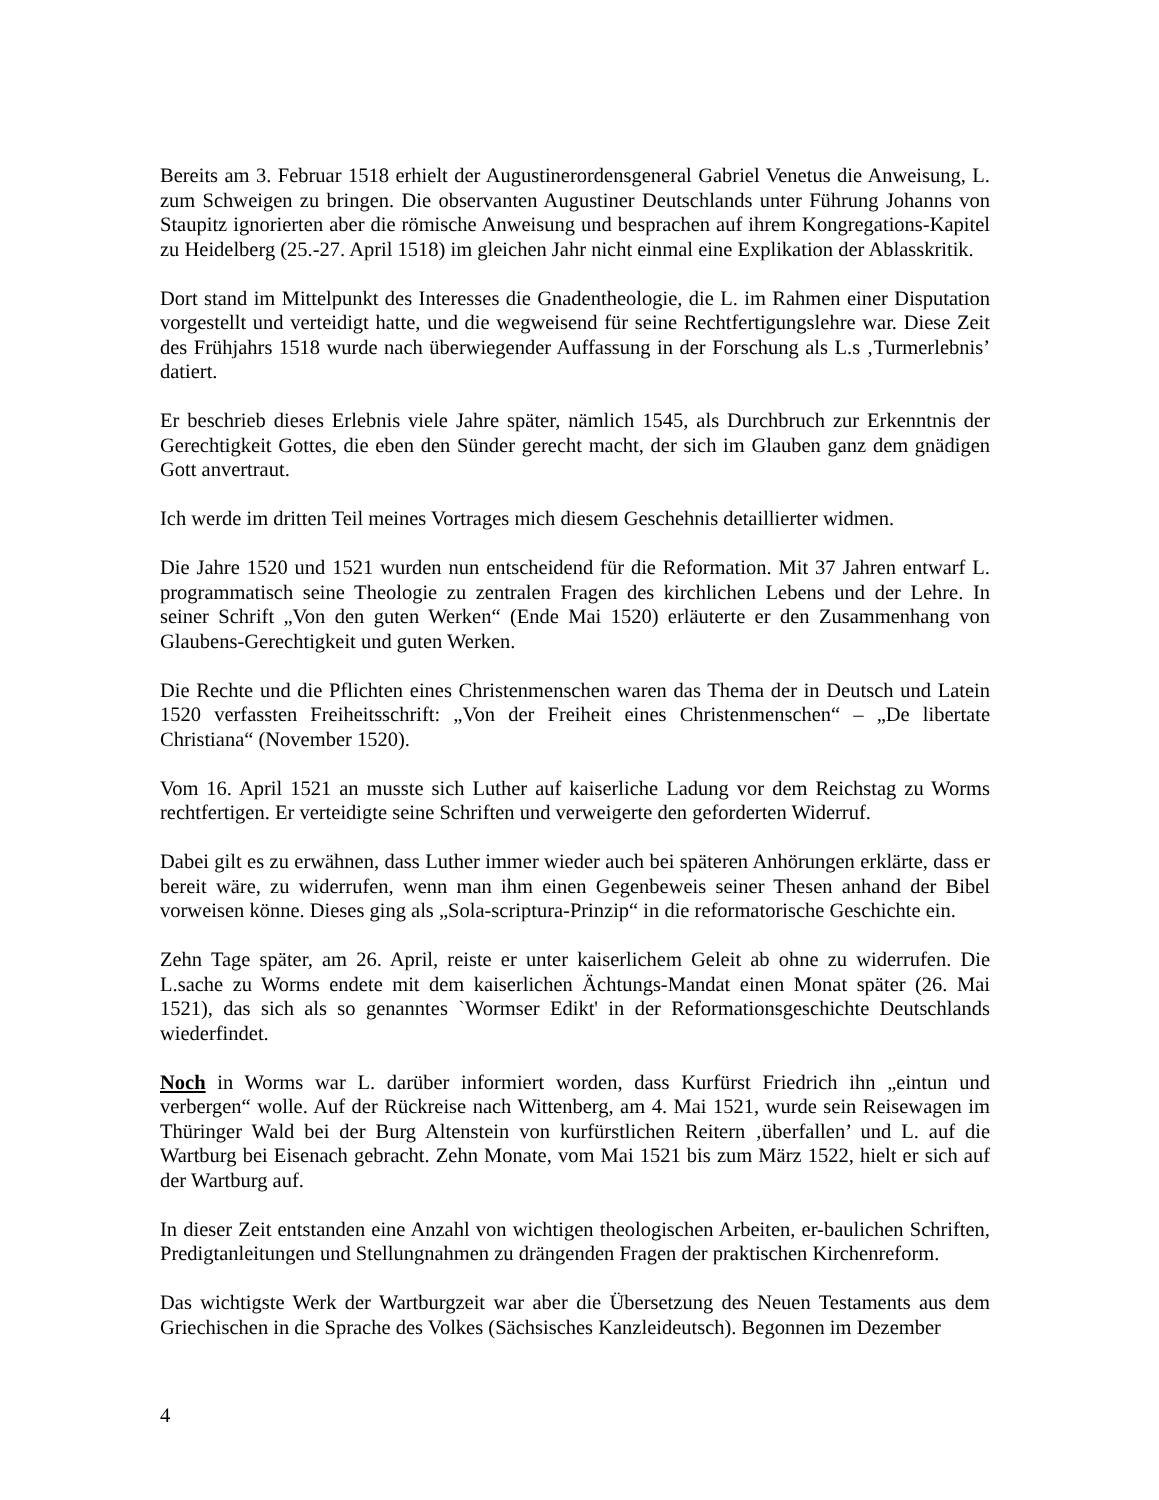Bereits am 3. Februar 1518 erhielt der Augustinerordensgeneral Gabriel Venetus die Anweisung, L. zum Schweigen zu bringen. Die observanten Augustiner Deutschlands unter Führung Johanns von Staupitz ignorierten aber die römische Anweisung und besprachen auf ihrem Kongregations-Kapitel zu Heidelberg (25.-27. April 1518) im gleichen Jahr nicht einmal eine Explikation der Ablasskritik.
Dort stand im Mittelpunkt des Interesses die Gnadentheologie, die L. im Rahmen einer Disputation vorgestellt und verteidigt hatte, und die wegweisend für seine Rechtfertigungslehre war. Diese Zeit des Frühjahrs 1518 wurde nach überwiegender Auffassung in der Forschung als L.s ‚Turmerlebnis’ datiert.
Er beschrieb dieses Erlebnis viele Jahre später, nämlich 1545, als Durchbruch zur Erkenntnis der Gerechtigkeit Gottes, die eben den Sünder gerecht macht, der sich im Glauben ganz dem gnädigen Gott anvertraut.
Ich werde im dritten Teil meines Vortrages mich diesem Geschehnis detaillierter widmen.
Die Jahre 1520 und 1521 wurden nun entscheidend für die Reformation. Mit 37 Jahren entwarf L. programmatisch seine Theologie zu zentralen Fragen des kirchlichen Lebens und der Lehre. In seiner Schrift „Von den guten Werken“ (Ende Mai 1520) erläuterte er den Zusammenhang von Glaubens-Gerechtigkeit und guten Werken.
Die Rechte und die Pflichten eines Christenmenschen waren das Thema der in Deutsch und Latein 1520 verfassten Freiheitsschrift: „Von der Freiheit eines Christenmenschen“ – „De libertate Christiana“ (November 1520).
Vom 16. April 1521 an musste sich Luther auf kaiserliche Ladung vor dem Reichstag zu Worms rechtfertigen. Er verteidigte seine Schriften und verweigerte den geforderten Widerruf.
Dabei gilt es zu erwähnen, dass Luther immer wieder auch bei späteren Anhörungen erklärte, dass er bereit wäre, zu widerrufen, wenn man ihm einen Gegenbeweis seiner Thesen anhand der Bibel vorweisen könne. Dieses ging als „Sola-scriptura-Prinzip“ in die reformatorische Geschichte ein.
Zehn Tage später, am 26. April, reiste er unter kaiserlichem Geleit ab ohne zu widerrufen. Die L.sache zu Worms endete mit dem kaiserlichen Ächtungs-Mandat einen Monat später (26. Mai 1521), das sich als so genanntes `Wormser Edikt' in der Reformationsgeschichte Deutschlands wiederfindet.
Noch in Worms war L. darüber informiert worden, dass Kurfürst Friedrich ihn „eintun und verbergen“ wolle. Auf der Rückreise nach Wittenberg, am 4. Mai 1521, wurde sein Reisewagen im Thüringer Wald bei der Burg Altenstein von kurfürstlichen Reitern ‚überfallen’ und L. auf die Wartburg bei Eisenach gebracht. Zehn Monate, vom Mai 1521 bis zum März 1522, hielt er sich auf der Wartburg auf.
In dieser Zeit entstanden eine Anzahl von wichtigen theologischen Arbeiten, er-baulichen Schriften, Predigtanleitungen und Stellungnahmen zu drängenden Fragen der praktischen Kirchenreform.
Das wichtigste Werk der Wartburgzeit war aber die Übersetzung des Neuen Testaments aus dem Griechischen in die Sprache des Volkes (Sächsisches Kanzleideutsch). Begonnen im Dezember
4